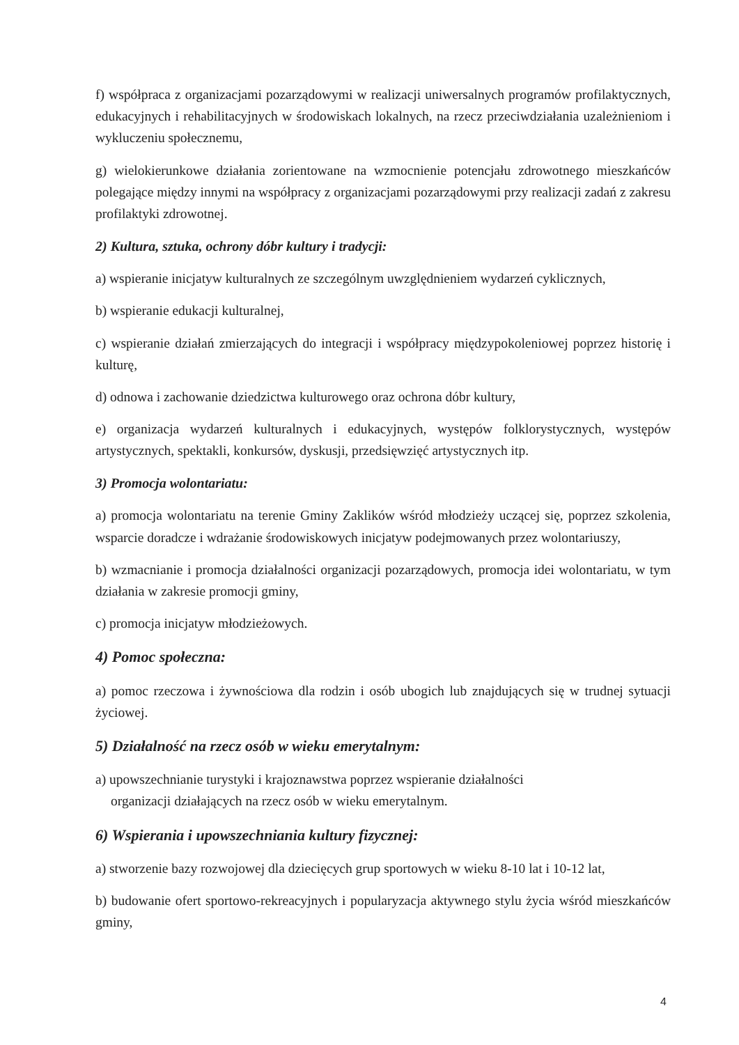f) współpraca z organizacjami pozarządowymi w realizacji uniwersalnych programów profilaktycznych, edukacyjnych i rehabilitacyjnych w środowiskach lokalnych, na rzecz przeciwdziałania uzależnieniom i wykluczeniu społecznemu,
g) wielokierunkowe działania zorientowane na wzmocnienie potencjału zdrowotnego mieszkańców polegające między innymi na współpracy z organizacjami pozarządowymi przy realizacji zadań z zakresu profilaktyki zdrowotnej.
2) Kultura, sztuka, ochrony dóbr kultury i tradycji:
a) wspieranie inicjatyw kulturalnych ze szczególnym uwzględnieniem wydarzeń cyklicznych,
b) wspieranie edukacji kulturalnej,
c) wspieranie działań zmierzających do integracji i współpracy międzypokoleniowej poprzez historię i kulturę,
d) odnowa i zachowanie dziedzictwa kulturowego oraz ochrona dóbr kultury,
e) organizacja wydarzeń kulturalnych i edukacyjnych, występów folklorystycznych, występów artystycznych, spektakli, konkursów, dyskusji, przedsięwzięć artystycznych itp.
3) Promocja wolontariatu:
a) promocja wolontariatu na terenie Gminy Zaklików wśród młodzieży uczącej się, poprzez szkolenia, wsparcie doradcze i wdrażanie środowiskowych inicjatyw podejmowanych przez wolontariuszy,
b) wzmacnianie i promocja działalności organizacji pozarządowych, promocja idei wolontariatu, w tym działania w zakresie promocji gminy,
c) promocja inicjatyw młodzieżowych.
4) Pomoc społeczna:
a) pomoc rzeczowa i żywnościowa dla rodzin i osób ubogich lub znajdujących się w trudnej sytuacji życiowej.
5) Działalność na rzecz osób w wieku emerytalnym:
a) upowszechnianie turystyki i krajoznawstwa poprzez wspieranie działalności
organizacji działających na rzecz osób w wieku emerytalnym.
6) Wspierania i upowszechniania kultury fizycznej:
a) stworzenie bazy rozwojowej dla dziecięcych grup sportowych w wieku 8-10 lat i 10-12 lat,
b) budowanie ofert sportowo-rekreacyjnych i popularyzacja aktywnego stylu życia wśród mieszkańców gminy,
4